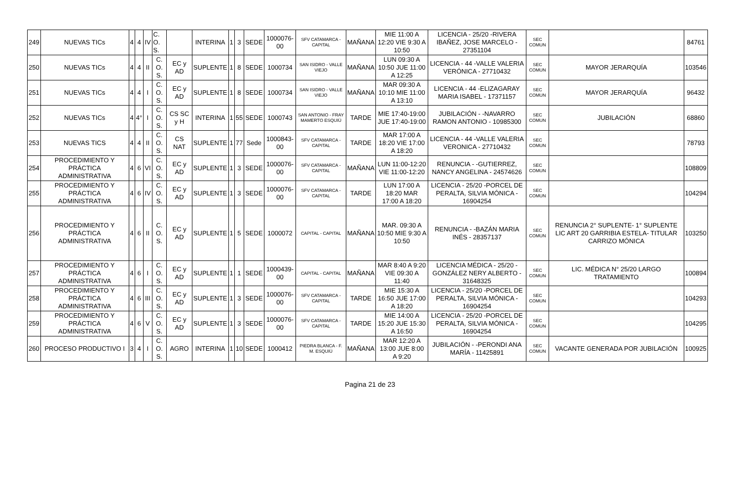| 249 | NUEVAS TICs | 4 | 4 | IV | C. O. S. | | INTERINA | 1 | 3 | SEDE | 1000076-00 | SFV CATAMARCA - CAPITAL | MAÑANA | MIE 11:00 A 12:20 VIE 9:30 A 10:50 | LICENCIA - 25/20 -RIVERA IBAÑEZ, JOSE MARCELO - 27351104 | SEC COMUN | | 84761 |
| 250 | NUEVAS TICs | 4 | 4 | II | C. O. S. | EC y AD | SUPLENTE | 1 | 8 | SEDE | 1000734 | SAN ISIDRO - VALLE VIEJO | MAÑANA | LUN 09:30 A 10:50 JUE 11:00 A 12:25 | LICENCIA - 44 -VALLE VALERIA VERÓNICA - 27710432 | SEC COMUN | MAYOR JERARQUÍA | 103546 |
| 251 | NUEVAS TICs | 4 | 4 | I | C. O. S. | EC y AD | SUPLENTE | 1 | 8 | SEDE | 1000734 | SAN ISIDRO - VALLE VIEJO | MAÑANA | MAR 09:30 A 10:10 MIE 11:00 A 13:10 | LICENCIA - 44 -ELIZAGARAY MARIA ISABEL - 17371157 | SEC COMUN | MAYOR JERARQUÍA | 96432 |
| 252 | NUEVAS TICs | 4 | 4° | I | C. O. S. | CS SC y H | INTERINA | 1 | 55 | SEDE | 1000743 | SAN ANTONIO - FRAY MAMERTO ESQUIÚ | TARDE | MIE 17:40-19:00 JUE 17:40-19:00 | JUBILACIÓN - -NAVARRO RAMON ANTONIO - 10985300 | SEC COMUN | JUBILACIÓN | 68860 |
| 253 | NUEVAS TICS | 4 | 4 | II | C. O. S. | CS NAT | SUPLENTE | 1 | 77 | Sede | 1000843-00 | SFV CATAMARCA - CAPITAL | TARDE | MAR 17:00 A 18:20 VIE 17:00 A 18:20 | LICENCIA - 44 -VALLE VALERIA VERONICA - 27710432 | SEC COMUN | | 78793 |
| 254 | PROCEDIMIENTO Y PRÁCTICA ADMINISTRATIVA | 4 | 6 | VI | C. O. S. | EC y AD | SUPLENTE | 1 | 3 | SEDE | 1000076-00 | SFV CATAMARCA - CAPITAL | MAÑANA | LUN 11:00-12:20 VIE 11:00-12:20 | RENUNCIA - -GUTIERREZ, NANCY ANGELINA - 24574626 | SEC COMUN | | 108809 |
| 255 | PROCEDIMIENTO Y PRÁCTICA ADMINISTRATIVA | 4 | 6 | IV | C. O. S. | EC y AD | SUPLENTE | 1 | 3 | SEDE | 1000076-00 | SFV CATAMARCA - CAPITAL | TARDE | LUN 17:00 A 18:20 MAR 17:00 A 18:20 | LICENCIA - 25/20 -PORCEL DE PERALTA, SILVIA MÓNICA - 16904254 | SEC COMUN | | 104294 |
| 256 | PROCEDIMIENTO Y PRÁCTICA ADMINISTRATIVA | 4 | 6 | II | C. O. S. | EC y AD | SUPLENTE | 1 | 5 | SEDE | 1000072 | CAPITAL - CAPITAL | MAÑANA | MAR. 09:30 A 10:50 MIE 9:30 A 10:50 | RENUNCIA - -BAZÁN MARIA INÉS - 28357137 | SEC COMUN | RENUNCIA 2° SUPLENTE- 1° SUPLENTE LIC ART 20 GARRIBIA ESTELA- TITULAR CARRIZO MÓNICA | 103250 |
| 257 | PROCEDIMIENTO Y PRÁCTICA ADMINISTRATIVA | 4 | 6 | I | C. O. S. | EC y AD | SUPLENTE | 1 | 1 | SEDE | 1000439-00 | CAPITAL - CAPITAL | MAÑANA | MAR 8:40 A 9:20 VIE 09:30 A 11:40 | LICENCIA MÉDICA - 25/20 - GONZÁLEZ NERY ALBERTO - 31648325 | SEC COMUN | LIC. MÉDICA N° 25/20 LARGO TRATAMIENTO | 100894 |
| 258 | PROCEDIMIENTO Y PRÁCTICA ADMINISTRATIVA | 4 | 6 | III | C. O. S. | EC y AD | SUPLENTE | 1 | 3 | SEDE | 1000076-00 | SFV CATAMARCA - CAPITAL | TARDE | MIE 15:30 A 16:50 JUE 17:00 A 18:20 | LICENCIA - 25/20 -PORCEL DE PERALTA, SILVIA MÓNICA - 16904254 | SEC COMUN | | 104293 |
| 259 | PROCEDIMIENTO Y PRÁCTICA ADMINISTRATIVA | 4 | 6 | V | C. O. S. | EC y AD | SUPLENTE | 1 | 3 | SEDE | 1000076-00 | SFV CATAMARCA - CAPITAL | TARDE | MIE 14:00 A 15:20 JUE 15:30 A 16:50 | LICENCIA - 25/20 -PORCEL DE PERALTA, SILVIA MÓNICA - 16904254 | SEC COMUN | | 104295 |
| 260 | PROCESO PRODUCTIVO I | 3 | 4 | I | C. O. S. | AGRO | INTERINA | 1 | 10 | SEDE | 1000412 | PIEDRA BLANCA - F. M. ESQUIÚ | MAÑANA | MAR 12:20 A 13:00 JUE 8:00 A 9:20 | JUBILACIÓN - -PERONDI ANA MARÍA - 11425891 | SEC COMUN | VACANTE GENERADA POR JUBILACIÓN | 100925 |
Pagina 21 de 23